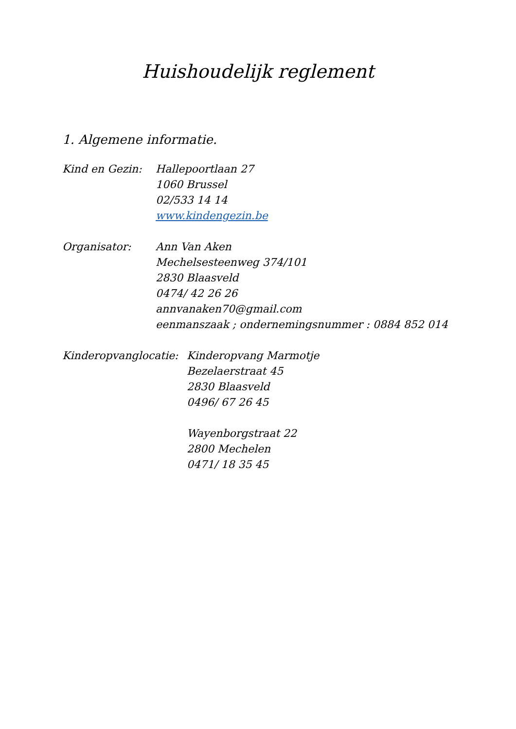Huishoudelijk reglement
1. Algemene informatie.
Kind en Gezin: Hallepoortlaan 27
1060 Brussel
02/533 14 14
www.kindengezin.be
Organisator: Ann Van Aken
Mechelsesteenweg 374/101
2830 Blaasveld
0474/ 42 26 26
annvanaken70@gmail.com
eenmanszaak ; ondernemingsnummer : 0884 852 014
Kinderopvanglocatie:
Kinderopvang Marmotje
Bezelaerstraat 45
2830 Blaasveld
0496/ 67 26 45
Wayenborgstraat 22
2800 Mechelen
0471/ 18 35 45